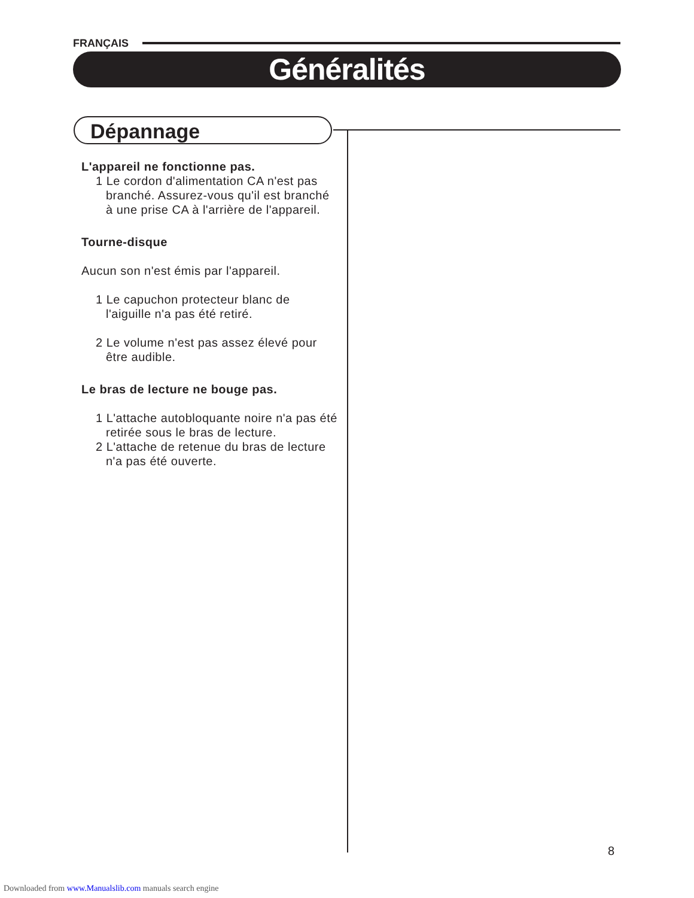FRANÇAIS
Généralités
Dépannage
L'appareil ne fonctionne pas.
1 Le cordon d'alimentation CA n'est pas branché. Assurez-vous qu'il est branché à une prise CA à l'arrière de l'appareil.
Tourne-disque
Aucun son n'est émis par l'appareil.
1 Le capuchon protecteur blanc de l'aiguille n'a pas été retiré.
2 Le volume n'est pas assez élevé pour être audible.
Le bras de lecture ne bouge pas.
1 L'attache autobloquante noire n'a pas été retirée sous le bras de lecture.
2 L'attache de retenue du bras de lecture n'a pas été ouverte.
8
Downloaded from www.Manualslib.com manuals search engine